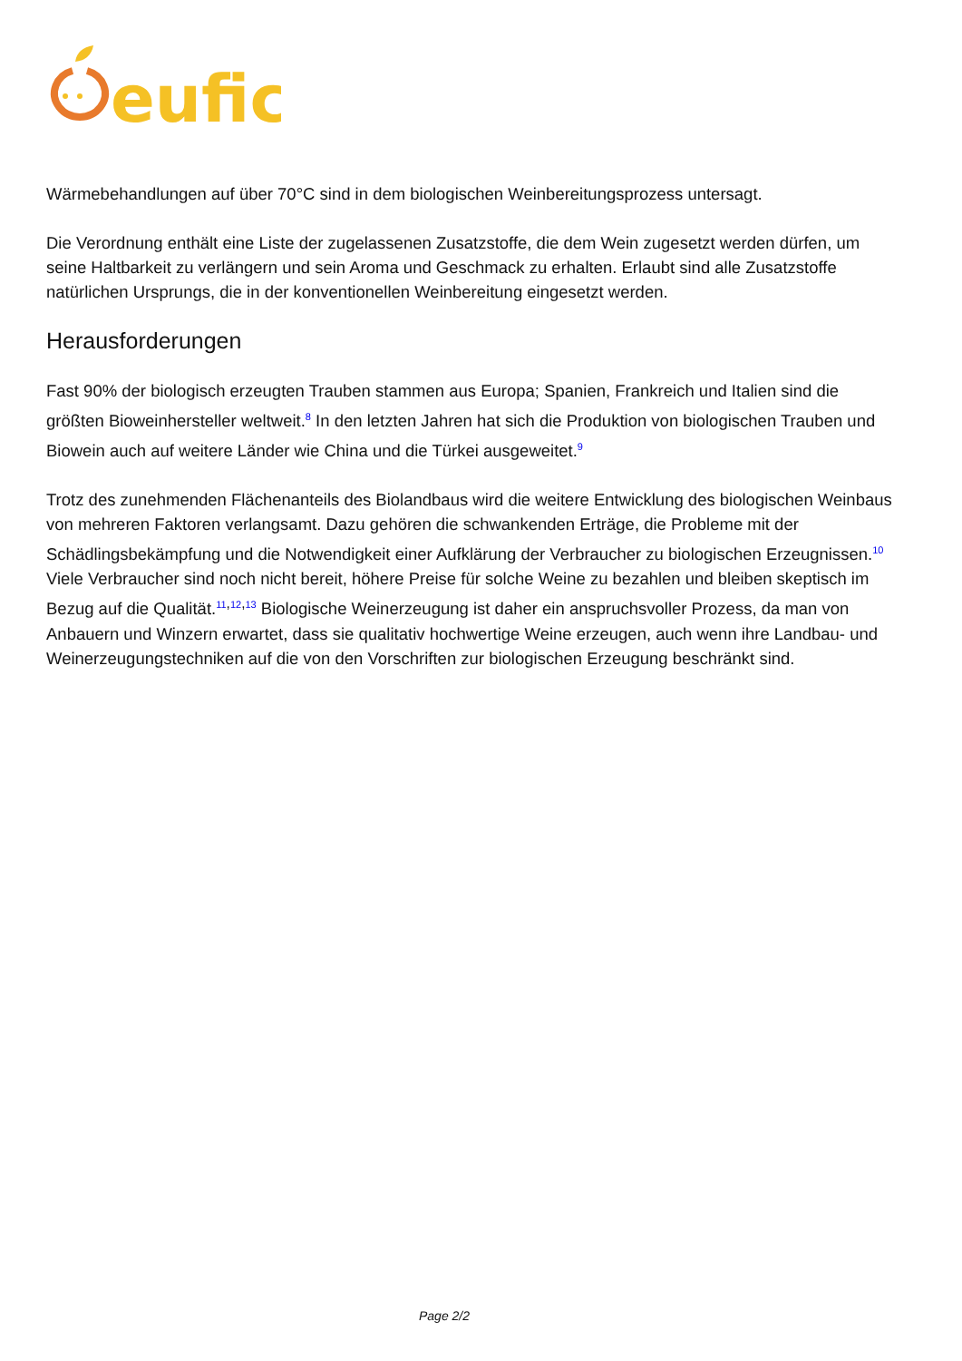eufic
Wärmebehandlungen auf über 70°C sind in dem biologischen Weinbereitungsprozess untersagt.
Die Verordnung enthält eine Liste der zugelassenen Zusatzstoffe, die dem Wein zugesetzt werden dürfen, um seine Haltbarkeit zu verlängern und sein Aroma und Geschmack zu erhalten. Erlaubt sind alle Zusatzstoffe natürlichen Ursprungs, die in der konventionellen Weinbereitung eingesetzt werden.
Herausforderungen
Fast 90% der biologisch erzeugten Trauben stammen aus Europa; Spanien, Frankreich und Italien sind die größten Bioweinhersteller weltweit.<sup>8</sup> In den letzten Jahren hat sich die Produktion von biologischen Trauben und Biowein auch auf weitere Länder wie China und die Türkei ausgeweitet.<sup>9</sup>
Trotz des zunehmenden Flächenanteils des Biolandbaus wird die weitere Entwicklung des biologischen Weinbaus von mehreren Faktoren verlangsamt. Dazu gehören die schwankenden Erträge, die Probleme mit der Schädlingsbekämpfung und die Notwendigkeit einer Aufklärung der Verbraucher zu biologischen Erzeugnissen.<sup>10</sup> Viele Verbraucher sind noch nicht bereit, höhere Preise für solche Weine zu bezahlen und bleiben skeptisch im Bezug auf die Qualität.<sup>11,12,13</sup> Biologische Weinerzeugung ist daher ein anspruchsvoller Prozess, da man von Anbauern und Winzern erwartet, dass sie qualitativ hochwertige Weine erzeugen, auch wenn ihre Landbau- und Weinerzeugungstechniken auf die von den Vorschriften zur biologischen Erzeugung beschränkt sind.
Page 2/2